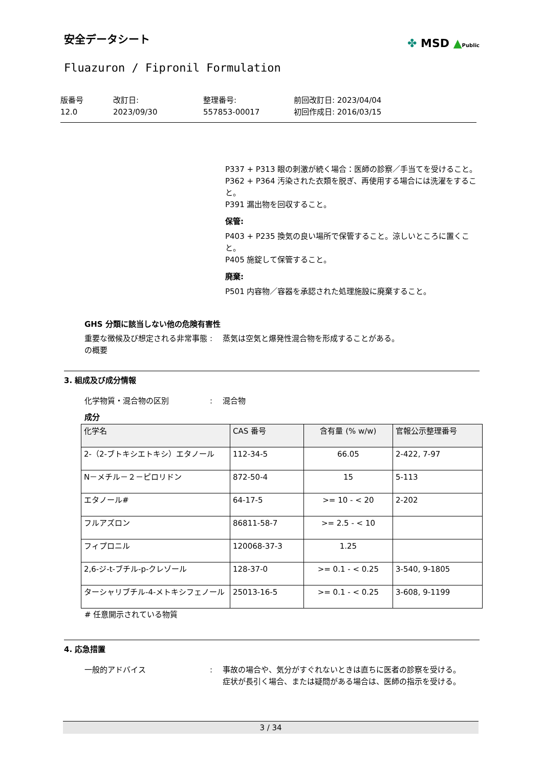✤ MSD ▲Public
安全データシート
Fluazuron / Fipronil Formulation
版番号
12.0
改訂日:
2023/09/30
整理番号:
557853-00017
前回改訂日: 2023/04/04
初回作成日: 2016/03/15
P337 + P313 眼の刺激が続く場合：医師の診察／手当てを受けること。
P362 + P364 汚染された衣類を脱ぎ、再使用する場合には洗濯をすること。
P391 漏出物を回収すること。
保管:
P403 + P235 換気の良い場所で保管すること。涼しいところに置くこと。
P405 施錠して保管すること。
廃棄:
P501 内容物／容器を承認された処理施設に廃棄すること。
GHS 分類に該当しない他の危険有害性
重要な徴候及び想定される非常事態の概要
: 蒸気は空気と爆発性混合物を形成することがある。
3. 組成及び成分情報
化学物質・混合物の区別 : 混合物
成分
| 化学名 | CAS 番号 | 含有量 (% w/w) | 官報公示整理番号 |
| --- | --- | --- | --- |
| 2-（2-ブトキシエトキシ）エタノール | 112-34-5 | 66.05 | 2-422, 7-97 |
| N－メチル－２－ピロリドン | 872-50-4 | 15 | 5-113 |
| エタノール# | 64-17-5 | >= 10 - < 20 | 2-202 |
| フルアズロン | 86811-58-7 | >= 2.5 - < 10 | |
| フィプロニル | 120068-37-3 | 1.25 | |
| 2,6-ジ-t-ブチル-p-クレゾール | 128-37-0 | >= 0.1 - < 0.25 | 3-540, 9-1805 |
| ターシャリブチル-4-メトキシフェノール | 25013-16-5 | >= 0.1 - < 0.25 | 3-608, 9-1199 |
# 任意開示されている物質
4. 応急措置
一般的アドバイス : 事故の場合や、気分がすぐれないときは直ちに医者の診察を受ける。
症状が長引く場合、または疑問がある場合は、医師の指示を受ける。
3 / 34